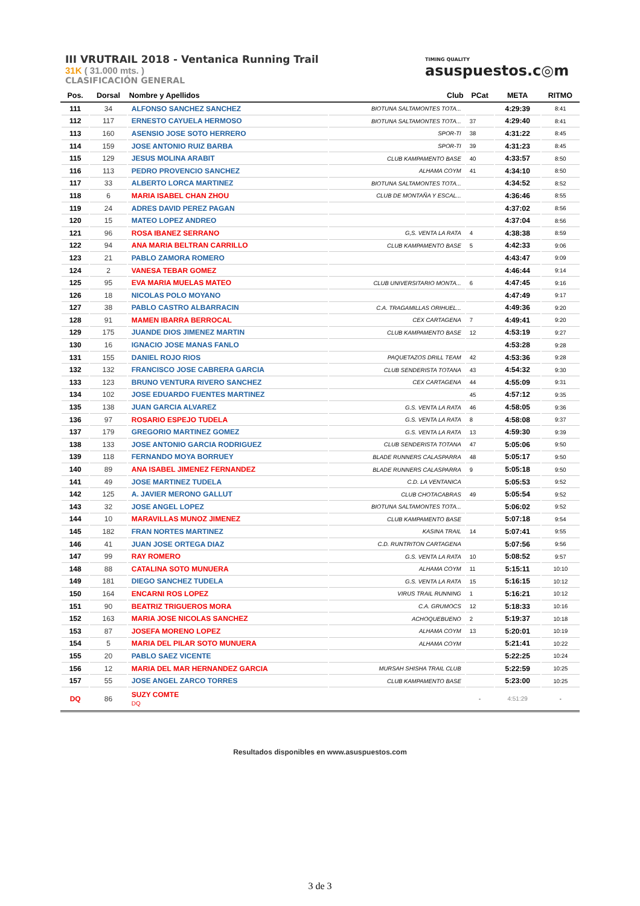III VRUTRAIL 2018 - Ventanica Running Trail
31K ( 31.000 mts. )
CLASIFICACIÓN GENERAL
TIMING QUALITY
asuspuestos.c◎m
| Pos. | Dorsal | Nombre y Apellidos | Club | PCat | META | RITMO |
| --- | --- | --- | --- | --- | --- | --- |
| 111 | 34 | ALFONSO SANCHEZ SANCHEZ | BIOTUNA SALTAMONTES TOTA... | | 4:29:39 | 8:41 |
| 112 | 117 | ERNESTO CAYUELA HERMOSO | BIOTUNA SALTAMONTES TOTA... | 37 | 4:29:40 | 8:41 |
| 113 | 160 | ASENSIO JOSE SOTO HERRERO | SPOR-TI | 38 | 4:31:22 | 8:45 |
| 114 | 159 | JOSE ANTONIO RUIZ BARBA | SPOR-TI | 39 | 4:31:23 | 8:45 |
| 115 | 129 | JESUS MOLINA ARABIT | CLUB KAMPAMENTO BASE | 40 | 4:33:57 | 8:50 |
| 116 | 113 | PEDRO PROVENCIO SANCHEZ | ALHAMA COYM | 41 | 4:34:10 | 8:50 |
| 117 | 33 | ALBERTO LORCA MARTINEZ | BIOTUNA SALTAMONTES TOTA... | | 4:34:52 | 8:52 |
| 118 | 6 | MARIA ISABEL CHAN ZHOU | CLUB DE MONTAÑA Y ESCAL... | | 4:36:46 | 8:55 |
| 119 | 24 | ADRES DAVID PEREZ PAGAN | | | 4:37:02 | 8:56 |
| 120 | 15 | MATEO LOPEZ ANDREO | | | 4:37:04 | 8:56 |
| 121 | 96 | ROSA IBANEZ SERRANO | G,S. VENTA LA RATA | 4 | 4:38:38 | 8:59 |
| 122 | 94 | ANA MARIA BELTRAN CARRILLO | CLUB KAMPAMENTO BASE | 5 | 4:42:33 | 9:06 |
| 123 | 21 | PABLO ZAMORA ROMERO | | | 4:43:47 | 9:09 |
| 124 | 2 | VANESA TEBAR GOMEZ | | | 4:46:44 | 9:14 |
| 125 | 95 | EVA MARIA MUELAS MATEO | CLUB UNIVERSITARIO MONTA... | 6 | 4:47:45 | 9:16 |
| 126 | 18 | NICOLAS POLO MOYANO | | | 4:47:49 | 9:17 |
| 127 | 38 | PABLO CASTRO ALBARRACIN | C.A. TRAGAMILLAS ORIHUEL... | | 4:49:36 | 9:20 |
| 128 | 91 | MAMEN IBARRA BERROCAL | CEX CARTAGENA | 7 | 4:49:41 | 9:20 |
| 129 | 175 | JUANDE DIOS JIMENEZ MARTIN | CLUB KAMPAMENTO BASE | 12 | 4:53:19 | 9:27 |
| 130 | 16 | IGNACIO JOSE MANAS FANLO | | | 4:53:28 | 9:28 |
| 131 | 155 | DANIEL ROJO RIOS | PAQUETAZOS DRILL TEAM | 42 | 4:53:36 | 9:28 |
| 132 | 132 | FRANCISCO JOSE CABRERA GARCIA | CLUB SENDERISTA TOTANA | 43 | 4:54:32 | 9:30 |
| 133 | 123 | BRUNO VENTURA RIVERO SANCHEZ | CEX CARTAGENA | 44 | 4:55:09 | 9:31 |
| 134 | 102 | JOSE EDUARDO FUENTES MARTINEZ | | 45 | 4:57:12 | 9:35 |
| 135 | 138 | JUAN GARCIA ALVAREZ | G.S. VENTA LA RATA | 46 | 4:58:05 | 9:36 |
| 136 | 97 | ROSARIO ESPEJO TUDELA | G.S. VENTA LA RATA | 8 | 4:58:08 | 9:37 |
| 137 | 179 | GREGORIO MARTINEZ GOMEZ | G.S. VENTA LA RATA | 13 | 4:59:30 | 9:39 |
| 138 | 133 | JOSE ANTONIO GARCIA RODRIGUEZ | CLUB SENDERISTA TOTANA | 47 | 5:05:06 | 9:50 |
| 139 | 118 | FERNANDO MOYA BORRUEY | BLADE RUNNERS CALASPARRA | 48 | 5:05:17 | 9:50 |
| 140 | 89 | ANA ISABEL JIMENEZ FERNANDEZ | BLADE RUNNERS CALASPARRA | 9 | 5:05:18 | 9:50 |
| 141 | 49 | JOSE MARTINEZ TUDELA | C.D. LA VENTANICA | | 5:05:53 | 9:52 |
| 142 | 125 | A. JAVIER MERONO GALLUT | CLUB CHOTACABRAS | 49 | 5:05:54 | 9:52 |
| 143 | 32 | JOSE ANGEL LOPEZ | BIOTUNA SALTAMONTES TOTA... | | 5:06:02 | 9:52 |
| 144 | 10 | MARAVILLAS MUNOZ JIMENEZ | CLUB KAMPAMENTO BASE | | 5:07:18 | 9:54 |
| 145 | 182 | FRAN NORTES MARTINEZ | KASINA TRAIL | 14 | 5:07:41 | 9:55 |
| 146 | 41 | JUAN JOSE ORTEGA DIAZ | C.D. RUNTRITON CARTAGENA | | 5:07:56 | 9:56 |
| 147 | 99 | RAY ROMERO | G.S. VENTA LA RATA | 10 | 5:08:52 | 9:57 |
| 148 | 88 | CATALINA SOTO MUNUERA | ALHAMA COYM | 11 | 5:15:11 | 10:10 |
| 149 | 181 | DIEGO SANCHEZ TUDELA | G.S. VENTA LA RATA | 15 | 5:16:15 | 10:12 |
| 150 | 164 | ENCARNI ROS LOPEZ | VIRUS TRAIL RUNNING | 1 | 5:16:21 | 10:12 |
| 151 | 90 | BEATRIZ TRIGUEROS MORA | C.A. GRUMOCS | 12 | 5:18:33 | 10:16 |
| 152 | 163 | MARIA JOSE NICOLAS SANCHEZ | ACHOQUEBUENO | 2 | 5:19:37 | 10:18 |
| 153 | 87 | JOSEFA MORENO LOPEZ | ALHAMA COYM | 13 | 5:20:01 | 10:19 |
| 154 | 5 | MARIA DEL PILAR SOTO MUNUERA | ALHAMA COYM | | 5:21:41 | 10:22 |
| 155 | 20 | PABLO SAEZ VICENTE | | | 5:22:25 | 10:24 |
| 156 | 12 | MARIA DEL MAR HERNANDEZ GARCIA | MURSAH SHISHA TRAIL CLUB | | 5:22:59 | 10:25 |
| 157 | 55 | JOSE ANGEL ZARCO TORRES | CLUB KAMPAMENTO BASE | | 5:23:00 | 10:25 |
| DQ | 86 | SUZY COMTE DQ | | - | 4:51:29 | - |
Resultados disponibles en www.asuspuestos.com
3 de 3